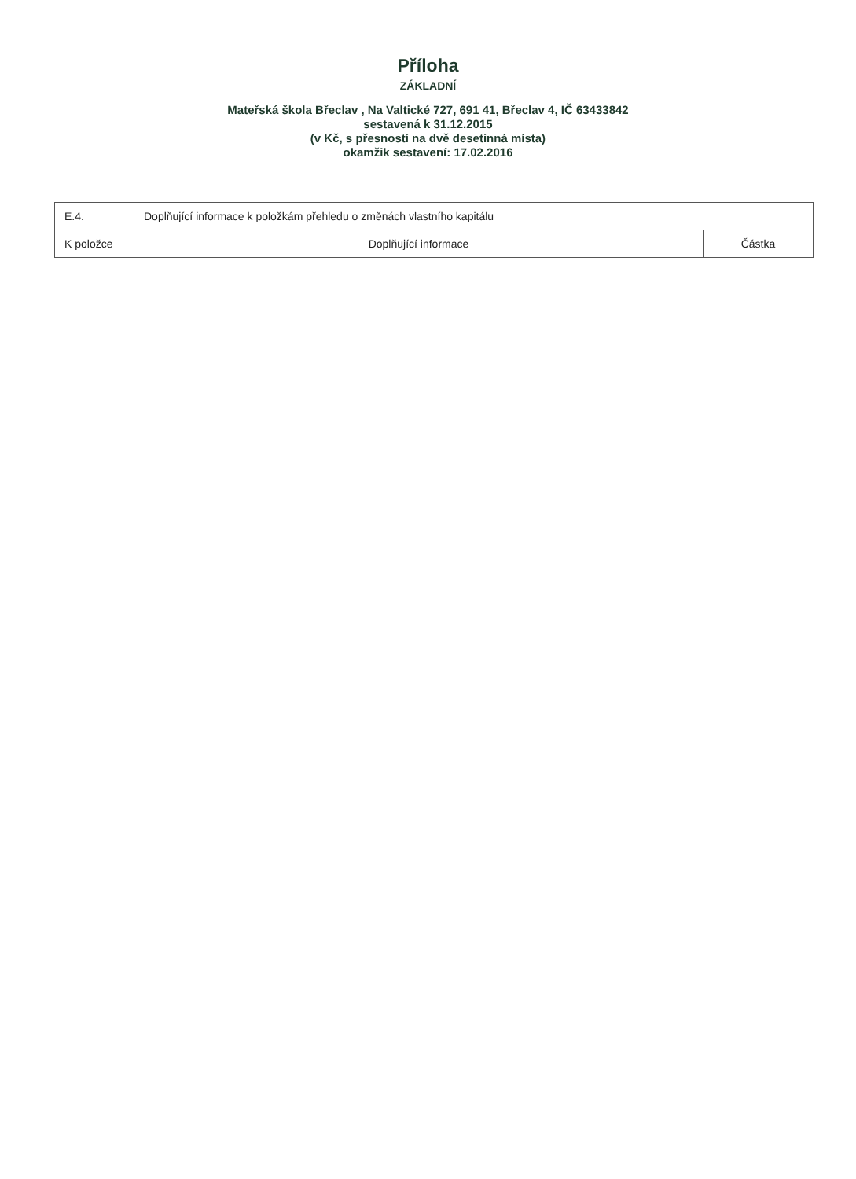Příloha
ZÁKLADNÍ
Mateřská škola Břeclav , Na Valtické 727, 691 41, Břeclav 4, IČ 63433842
sestavená k 31.12.2015
(v Kč, s přesností na dvě desetinná místa)
okamžik sestavení: 17.02.2016
| E.4. | Doplňující informace k položkám přehledu o změnách vlastního kapitálu | |
| K položce | Doplňující informace | Částka |